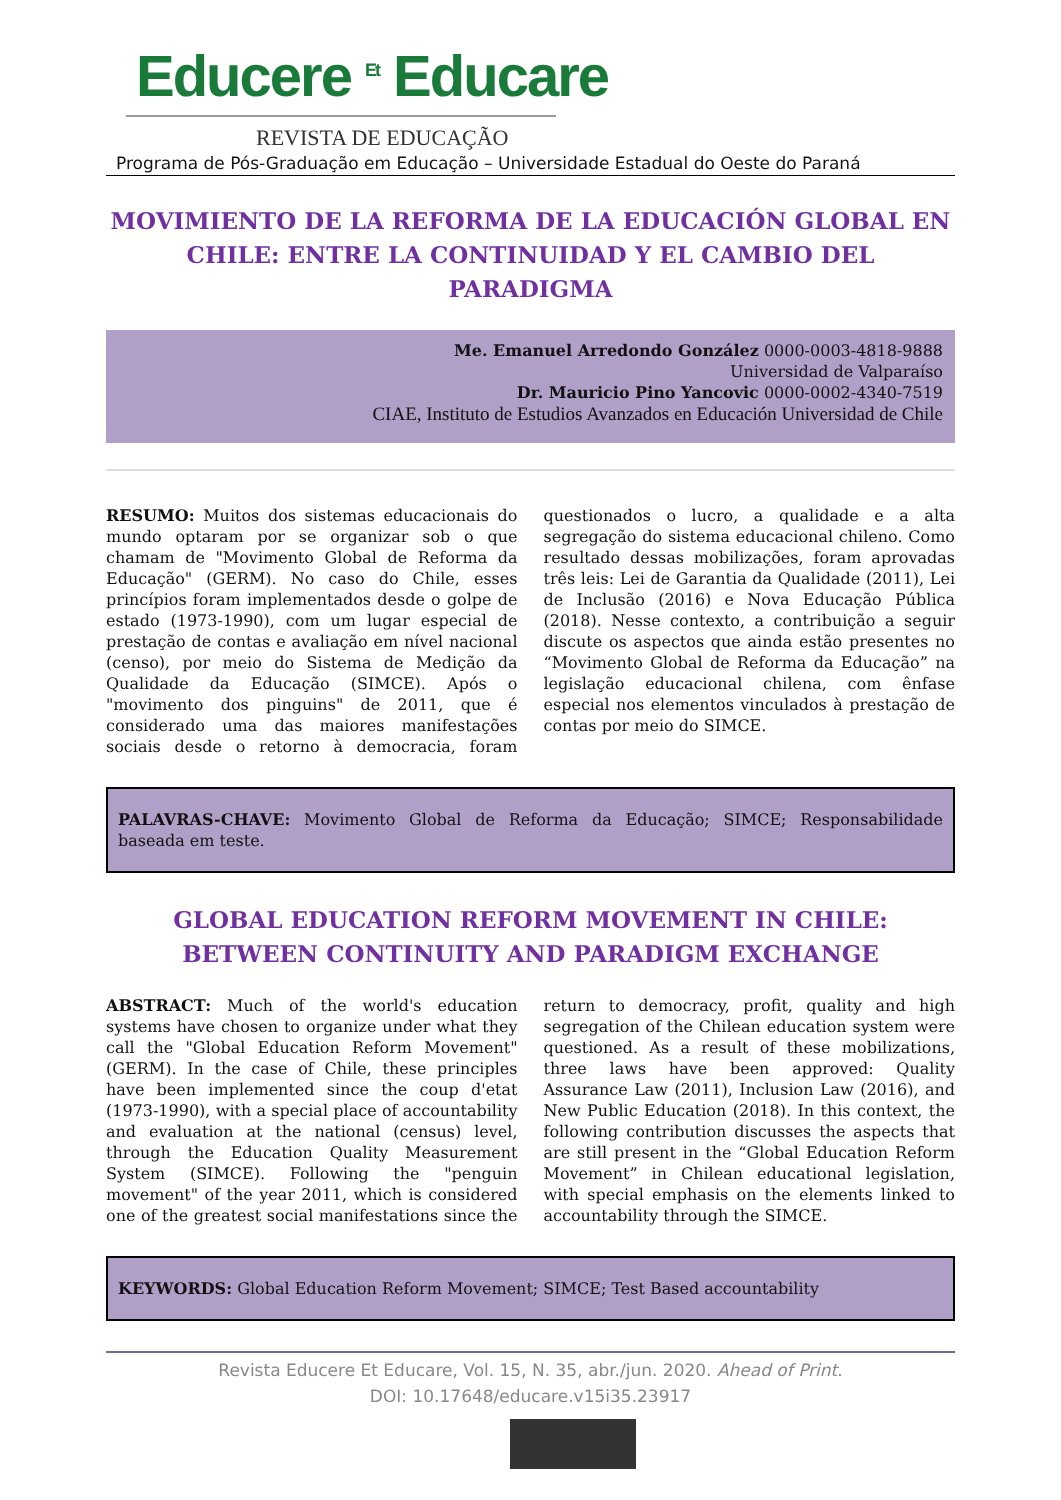Educere <sup>Et</sup> Educare
REVISTA DE EDUCAÇÃO
Programa de Pós-Graduação em Educação – Universidade Estadual do Oeste do Paraná
MOVIMIENTO DE LA REFORMA DE LA EDUCACIÓN GLOBAL EN CHILE: ENTRE LA CONTINUIDAD Y EL CAMBIO DEL PARADIGMA
Me. Emanuel Arredondo González 0000-0003-4818-9888
Universidad de Valparaíso
Dr. Mauricio Pino Yancovic 0000-0002-4340-7519
CIAE, Instituto de Estudios Avanzados en Educación Universidad de Chile
RESUMO: Muitos dos sistemas educacionais do mundo optaram por se organizar sob o que chamam de "Movimento Global de Reforma da Educação" (GERM). No caso do Chile, esses princípios foram implementados desde o golpe de estado (1973-1990), com um lugar especial de prestação de contas e avaliação em nível nacional (censo), por meio do Sistema de Medição da Qualidade da Educação (SIMCE). Após o "movimento dos pinguins" de 2011, que é considerado uma das maiores manifestações sociais desde o retorno à democracia, foram questionados o lucro, a qualidade e a alta segregação do sistema educacional chileno. Como resultado dessas mobilizações, foram aprovadas três leis: Lei de Garantia da Qualidade (2011), Lei de Inclusão (2016) e Nova Educação Pública (2018). Nesse contexto, a contribuição a seguir discute os aspectos que ainda estão presentes no “Movimento Global de Reforma da Educação” na legislação educacional chilena, com ênfase especial nos elementos vinculados à prestação de contas por meio do SIMCE.
PALAVRAS-CHAVE: Movimento Global de Reforma da Educação; SIMCE; Responsabilidade baseada em teste.
GLOBAL EDUCATION REFORM MOVEMENT IN CHILE: BETWEEN CONTINUITY AND PARADIGM EXCHANGE
ABSTRACT: Much of the world's education systems have chosen to organize under what they call the "Global Education Reform Movement" (GERM). In the case of Chile, these principles have been implemented since the coup d'etat (1973-1990), with a special place of accountability and evaluation at the national (census) level, through the Education Quality Measurement System (SIMCE). Following the "penguin movement" of the year 2011, which is considered one of the greatest social manifestations since the return to democracy, profit, quality and high segregation of the Chilean education system were questioned. As a result of these mobilizations, three laws have been approved: Quality Assurance Law (2011), Inclusion Law (2016), and New Public Education (2018). In this context, the following contribution discusses the aspects that are still present in the “Global Education Reform Movement” in Chilean educational legislation, with special emphasis on the elements linked to accountability through the SIMCE.
KEYWORDS: Global Education Reform Movement; SIMCE; Test Based accountability
Revista Educere Et Educare, Vol. 15, N. 35, abr./jun. 2020. Ahead of Print.
DOI: 10.17648/educare.v15i35.23917